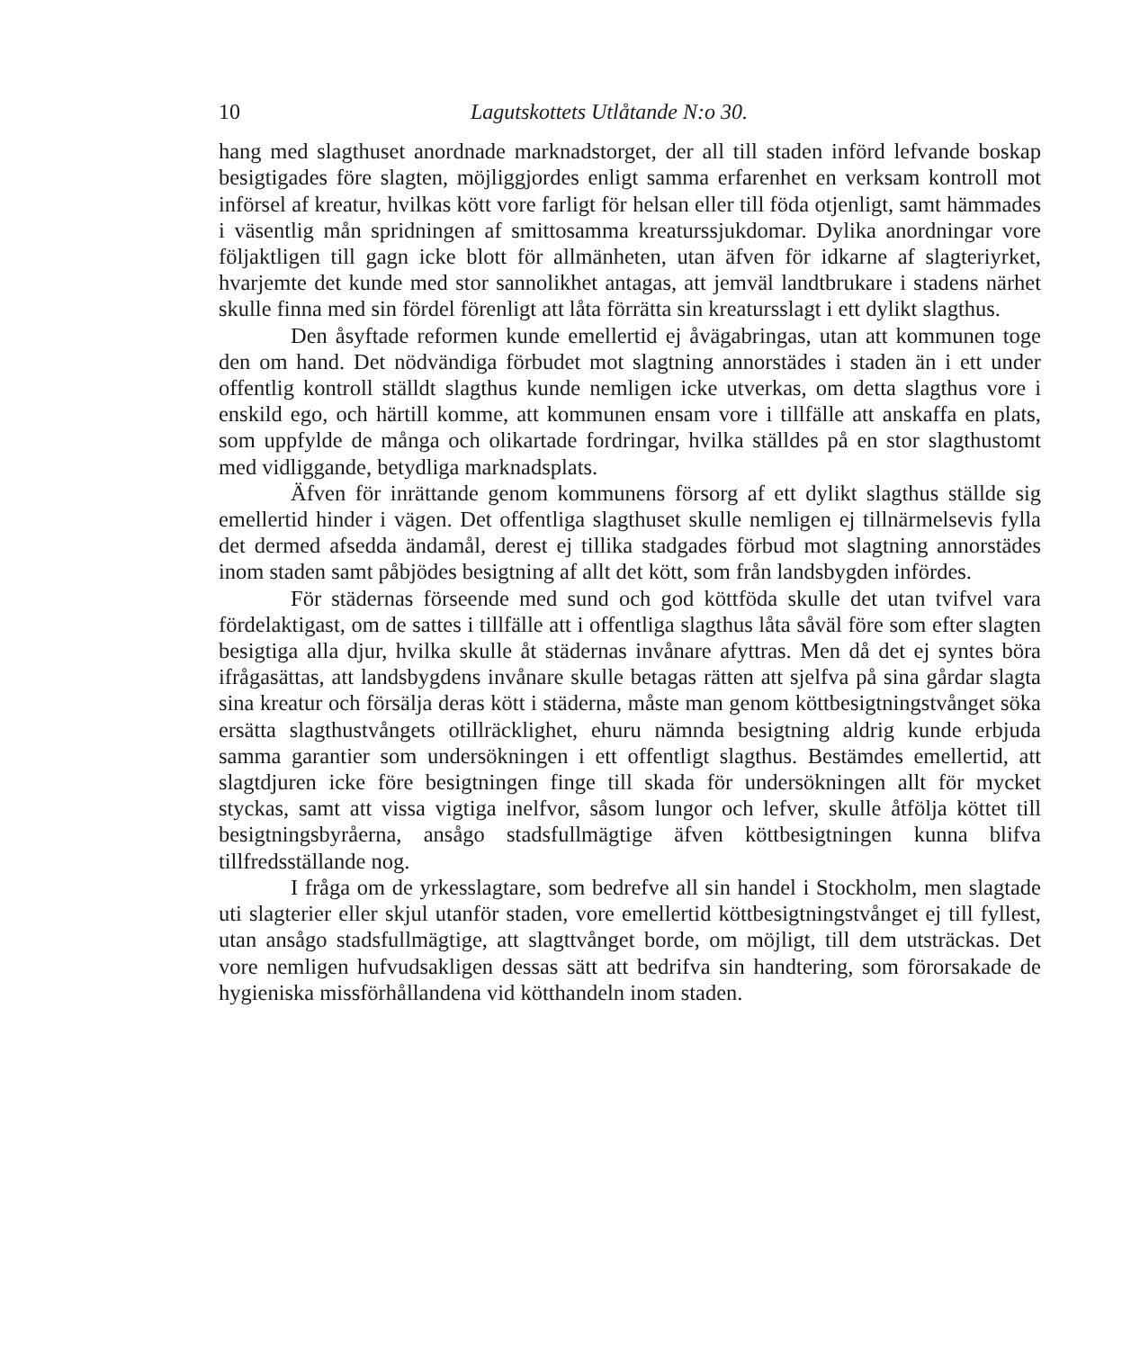10 Lagutskottets Utlåtande N:o 30.
hang med slagthuset anordnade marknadstorget, der all till staden införd lefvande boskap besigtigades före slagten, möjliggjordes enligt samma erfarenhet en verksam kontroll mot införsel af kreatur, hvilkas kött vore farligt för helsan eller till föda otjenligt, samt hämmades i väsentlig mån spridningen af smittosamma kreaturssjukdomar. Dylika anordningar vore följaktligen till gagn icke blott för allmänheten, utan äfven för idkarne af slagteriyrket, hvarjemte det kunde med stor sannolikhet antagas, att jemväl landtbrukare i stadens närhet skulle finna med sin fördel förenligt att låta förrätta sin kreatursslagt i ett dylikt slagthus.
Den åsyftade reformen kunde emellertid ej åvägabringas, utan att kommunen toge den om hand. Det nödvändiga förbudet mot slagtning annorstädes i staden än i ett under offentlig kontroll ställdt slagthus kunde nemligen icke utverkas, om detta slagthus vore i enskild ego, och härtill komme, att kommunen ensam vore i tillfälle att anskaffa en plats, som uppfylde de många och olikartade fordringar, hvilka ställdes på en stor slagthustomt med vidliggande, betydliga marknadsplats.
Äfven för inrättande genom kommunens försorg af ett dylikt slagthus ställde sig emellertid hinder i vägen. Det offentliga slagthuset skulle nemligen ej tillnärmelsevis fylla det dermed afsedda ändamål, derest ej tillika stadgades förbud mot slagtning annorstädes inom staden samt påbjödes besigtning af allt det kött, som från landsbygden infördes.
För städernas förseende med sund och god köttföda skulle det utan tvifvel vara fördelaktigast, om de sattes i tillfälle att i offentliga slagthus låta såväl före som efter slagten besigtiga alla djur, hvilka skulle åt städernas invånare afyttras. Men då det ej syntes böra ifrågasättas, att landsbygdens invånare skulle betagas rätten att sjelfva på sina gårdar slagta sina kreatur och försälja deras kött i städerna, måste man genom köttbesigtningstvånget söka ersätta slagthustvångets otillräcklighet, ehuru nämnda besigtning aldrig kunde erbjuda samma garantier som undersökningen i ett offentligt slagthus. Bestämdes emellertid, att slagtdjuren icke före besigtningen finge till skada för undersökningen allt för mycket styckas, samt att vissa vigtiga inelfvor, såsom lungor och lefver, skulle åtfölja köttet till besigtningsbyråerna, ansågo stadsfullmägtige äfven köttbesigtningen kunna blifva tillfredsställande nog.
I fråga om de yrkesslagtare, som bedrefve all sin handel i Stockholm, men slagtade uti slagterier eller skjul utanför staden, vore emellertid köttbesigtningstvånget ej till fyllest, utan ansågo stadsfullmägtige, att slagttvånget borde, om möjligt, till dem utsträckas. Det vore nemligen hufvudsakligen dessas sätt att bedrifva sin handtering, som förorsakade de hygieniska missförhållandena vid kötthandeln inom staden.